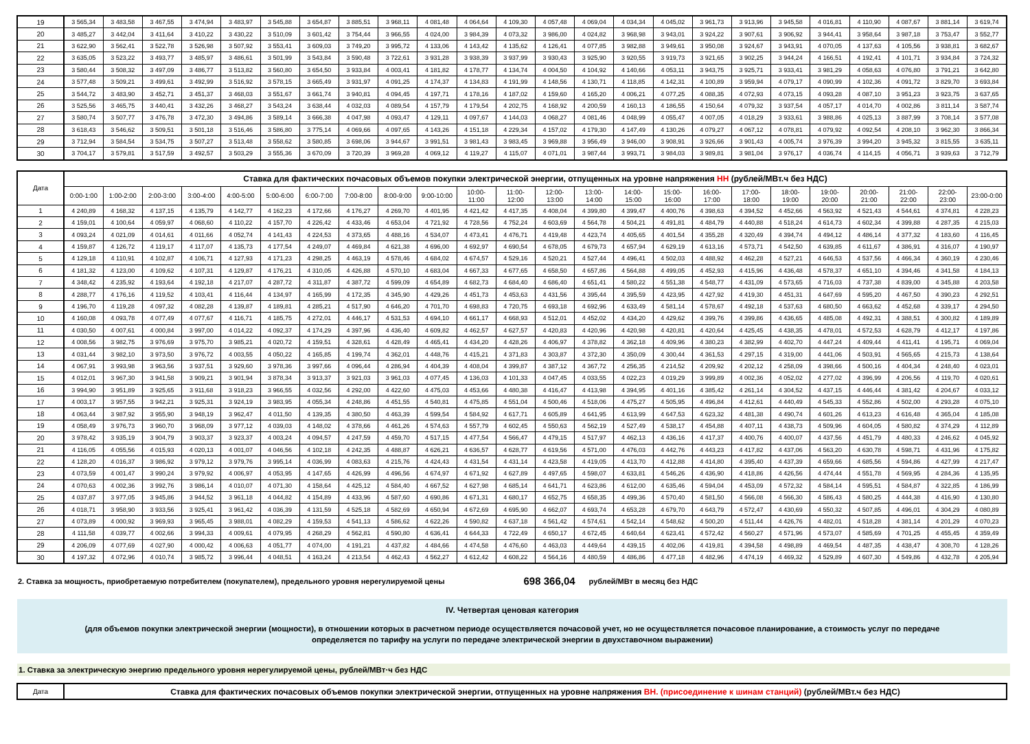| 19 | 3 565,34 | 3 483,58 | 3 467,55 | 3 474,94 | 3 483,97 | 3 545,88 | 3 654,87 | 3 885,51 | 3 968,11 | 4 081,48 | 4 064,64 | 4 109,30 | 4 057,48 | 4 069,04 | 4 034,34 | 4 045,02 | 3 961,73 | 3 913,96 | 3 945,58 | 4 016,81 | 4 110,90 | 4 087,67 | 3 881,14 | 3 619,74 |
| 20 | 3 485,27 | 3 442,04 | 3 411,64 | 3 410,22 | 3 430,22 | 3 510,09 | 3 601,42 | 3 754,44 | 3 966,55 | 4 024,00 | 3 984,39 | 4 073,32 | 3 986,00 | 4 024,82 | 3 968,98 | 3 943,01 | 3 924,22 | 3 907,61 | 3 906,92 | 3 944,41 | 3 958,64 | 3 987,18 | 3 753,47 | 3 552,77 |
| 21 | 3 622,90 | 3 562,41 | 3 522,78 | 3 526,98 | 3 507,92 | 3 553,41 | 3 609,03 | 3 749,20 | 3 995,72 | 4 133,06 | 4 143,42 | 4 135,62 | 4 126,41 | 4 077,85 | 3 982,88 | 3 949,61 | 3 950,08 | 3 924,67 | 3 943,91 | 4 070,05 | 4 137,63 | 4 105,56 | 3 938,81 | 3 682,67 |
| 22 | 3 635,05 | 3 523,22 | 3 493,77 | 3 485,97 | 3 486,61 | 3 501,99 | 3 543,84 | 3 590,48 | 3 722,61 | 3 931,28 | 3 938,39 | 3 937,99 | 3 930,43 | 3 925,90 | 3 920,55 | 3 919,73 | 3 921,65 | 3 902,25 | 3 944,24 | 4 166,51 | 4 192,41 | 4 101,71 | 3 934,84 | 3 724,32 |
| 23 | 3 580,44 | 3 508,32 | 3 497,09 | 3 486,77 | 3 513,82 | 3 560,80 | 3 654,50 | 3 933,84 | 4 003,41 | 4 181,82 | 4 178,77 | 4 134,74 | 4 004,50 | 4 104,92 | 4 140,66 | 4 053,11 | 3 943,75 | 3 925,71 | 3 933,41 | 3 981,29 | 4 058,63 | 4 076,80 | 3 791,21 | 3 642,80 |
| 24 | 3 577,48 | 3 509,21 | 3 499,61 | 3 492,99 | 3 516,92 | 3 578,15 | 3 665,49 | 3 931,97 | 4 091,25 | 4 174,37 | 4 134,83 | 4 191,99 | 4 148,56 | 4 130,71 | 4 118,85 | 4 142,31 | 4 100,89 | 3 959,94 | 4 079,17 | 4 090,99 | 4 102,36 | 4 091,72 | 3 829,70 | 3 693,84 |
| 25 | 3 544,72 | 3 483,90 | 3 452,71 | 3 451,37 | 3 468,03 | 3 551,67 | 3 661,74 | 3 940,81 | 4 094,45 | 4 197,71 | 4 178,16 | 4 187,02 | 4 159,60 | 4 165,20 | 4 006,21 | 4 077,25 | 4 088,35 | 4 072,93 | 4 073,15 | 4 093,28 | 4 087,10 | 3 951,23 | 3 923,75 | 3 637,65 |
| 26 | 3 525,56 | 3 465,75 | 3 440,41 | 3 432,26 | 3 468,27 | 3 543,24 | 3 638,44 | 4 032,03 | 4 089,54 | 4 157,79 | 4 179,54 | 4 202,75 | 4 168,92 | 4 200,59 | 4 160,13 | 4 186,55 | 4 150,64 | 4 079,32 | 3 937,54 | 4 057,17 | 4 014,70 | 4 002,86 | 3 811,14 | 3 587,74 |
| 27 | 3 580,74 | 3 507,77 | 3 476,78 | 3 472,30 | 3 494,86 | 3 589,14 | 3 666,38 | 4 047,98 | 4 093,47 | 4 129,11 | 4 097,67 | 4 144,03 | 4 068,27 | 4 081,46 | 4 048,99 | 4 055,47 | 4 007,05 | 4 018,29 | 3 933,61 | 3 988,86 | 4 025,13 | 3 887,99 | 3 708,14 | 3 577,08 |
| 28 | 3 618,43 | 3 546,62 | 3 509,51 | 3 501,18 | 3 516,46 | 3 586,80 | 3 775,14 | 4 069,66 | 4 097,65 | 4 143,26 | 4 151,18 | 4 229,34 | 4 157,02 | 4 179,30 | 4 147,49 | 4 130,26 | 4 079,27 | 4 067,12 | 4 078,81 | 4 079,92 | 4 092,54 | 4 208,10 | 3 962,30 | 3 866,34 |
| 29 | 3 712,94 | 3 584,54 | 3 534,75 | 3 507,27 | 3 513,48 | 3 558,62 | 3 580,85 | 3 698,06 | 3 944,67 | 3 991,51 | 3 981,43 | 3 983,45 | 3 969,88 | 3 956,49 | 3 946,00 | 3 908,91 | 3 926,66 | 3 901,43 | 4 005,74 | 3 976,39 | 3 994,20 | 3 945,32 | 3 815,55 | 3 635,11 |
| 30 | 3 704,17 | 3 579,81 | 3 517,59 | 3 492,57 | 3 503,29 | 3 555,36 | 3 670,09 | 3 720,39 | 3 969,28 | 4 069,12 | 4 119,27 | 4 115,07 | 4 071,01 | 3 987,44 | 3 993,71 | 3 984,03 | 3 989,81 | 3 981,04 | 3 976,17 | 4 036,74 | 4 114,15 | 4 056,71 | 3 939,63 | 3 712,79 |
| Дата | Ставка для фактических почасовых объемов покупки электрической энергии, отпущенных на уровне напряжения НН (рублей/МВт.ч без НДС) | | | | | | | | | | | | | | | | | | | | | | | |
| --- | --- | --- | --- | --- | --- | --- | --- | --- | --- | --- | --- | --- | --- | --- | --- | --- | --- | --- | --- | --- | --- | --- | --- | --- |
| | 0:00-1:00 | 1:00-2:00 | 2:00-3:00 | 3:00-4:00 | 4:00-5:00 | 5:00-6:00 | 6:00-7:00 | 7:00-8:00 | 8:00-9:00 | 9:00-10:00 | 10:00- 11:00 | 11:00- 12:00 | 12:00- 13:00 | 13:00- 14:00 | 14:00- 15:00 | 15:00- 16:00 | 16:00- 17:00 | 17:00- 18:00 | 18:00- 19:00 | 19:00- 20:00 | 20:00- 21:00 | 21:00- 22:00 | 22:00- 23:00 | 23:00-0:00 |
| 1 | 4 240,89 | 4 168,32 | 4 137,15 | 4 135,79 | 4 142,77 | 4 162,23 | 4 172,66 | 4 176,27 | 4 269,70 | 4 401,95 | 4 421,42 | 4 417,35 | 4 408,04 | 4 399,80 | 4 399,47 | 4 400,76 | 4 398,63 | 4 394,52 | 4 452,66 | 4 563,92 | 4 521,43 | 4 544,61 | 4 374,81 | 4 228,23 |
| 2 | 4 159,01 | 4 100,64 | 4 059,97 | 4 068,60 | 4 110,22 | 4 157,70 | 4 226,42 | 4 433,46 | 4 653,04 | 4 721,92 | 4 728,56 | 4 752,24 | 4 603,69 | 4 564,78 | 4 504,21 | 4 491,81 | 4 484,79 | 4 440,88 | 4 518,24 | 4 614,73 | 4 602,34 | 4 399,88 | 4 287,35 | 4 215,03 |
| 3 | 4 093,24 | 4 021,09 | 4 014,61 | 4 011,66 | 4 052,74 | 4 141,43 | 4 224,53 | 4 373,65 | 4 488,16 | 4 534,07 | 4 473,41 | 4 476,71 | 4 419,48 | 4 423,74 | 4 405,65 | 4 401,54 | 4 355,28 | 4 320,49 | 4 394,74 | 4 494,12 | 4 486,14 | 4 377,32 | 4 183,60 | 4 116,45 |
| 4 | 4 159,87 | 4 126,72 | 4 119,17 | 4 117,07 | 4 135,73 | 4 177,54 | 4 249,07 | 4 469,84 | 4 621,38 | 4 696,00 | 4 692,97 | 4 690,54 | 4 678,05 | 4 679,73 | 4 657,94 | 4 629,19 | 4 613,16 | 4 573,71 | 4 542,50 | 4 639,85 | 4 611,67 | 4 386,91 | 4 316,07 | 4 190,97 |
| 5 | 4 129,18 | 4 110,91 | 4 102,87 | 4 106,71 | 4 127,93 | 4 171,23 | 4 298,25 | 4 463,19 | 4 578,46 | 4 684,02 | 4 674,57 | 4 529,16 | 4 520,21 | 4 527,44 | 4 496,41 | 4 502,03 | 4 488,92 | 4 462,28 | 4 527,21 | 4 646,53 | 4 537,56 | 4 466,34 | 4 360,19 | 4 230,46 |
| 6 | 4 181,32 | 4 123,00 | 4 109,62 | 4 107,31 | 4 129,87 | 4 176,21 | 4 310,05 | 4 426,88 | 4 570,10 | 4 683,04 | 4 667,33 | 4 677,65 | 4 658,50 | 4 657,86 | 4 564,88 | 4 499,05 | 4 452,93 | 4 415,96 | 4 436,48 | 4 578,37 | 4 651,10 | 4 394,46 | 4 341,58 | 4 184,13 |
| 7 | 4 348,42 | 4 235,92 | 4 193,64 | 4 192,18 | 4 217,07 | 4 287,72 | 4 311,87 | 4 387,72 | 4 599,09 | 4 654,89 | 4 682,73 | 4 684,40 | 4 686,40 | 4 651,41 | 4 580,22 | 4 551,38 | 4 548,77 | 4 431,09 | 4 573,65 | 4 716,03 | 4 737,38 | 4 839,00 | 4 345,88 | 4 203,58 |
| 8 | 4 288,77 | 4 176,16 | 4 119,52 | 4 103,41 | 4 116,44 | 4 134,97 | 4 165,99 | 4 172,35 | 4 345,90 | 4 429,26 | 4 451,73 | 4 453,63 | 4 431,56 | 4 395,44 | 4 395,59 | 4 423,95 | 4 427,92 | 4 419,30 | 4 451,31 | 4 647,69 | 4 595,20 | 4 467,50 | 4 390,23 | 4 292,51 |
| 9 | 4 196,70 | 4 119,28 | 4 097,32 | 4 082,28 | 4 139,87 | 4 189,81 | 4 285,21 | 4 517,90 | 4 646,20 | 4 701,70 | 4 698,83 | 4 720,75 | 4 693,18 | 4 692,96 | 4 633,49 | 4 581,14 | 4 578,67 | 4 492,18 | 4 537,63 | 4 680,50 | 4 663,62 | 4 452,68 | 4 339,17 | 4 294,50 |
| 10 | 4 160,08 | 4 093,78 | 4 077,49 | 4 077,67 | 4 116,71 | 4 185,75 | 4 272,01 | 4 446,17 | 4 531,53 | 4 694,10 | 4 661,17 | 4 668,93 | 4 512,01 | 4 452,02 | 4 434,20 | 4 429,62 | 4 399,76 | 4 399,86 | 4 436,65 | 4 485,08 | 4 492,31 | 4 388,51 | 4 300,82 | 4 189,89 |
| 11 | 4 030,50 | 4 007,61 | 4 000,84 | 3 997,00 | 4 014,22 | 4 092,37 | 4 174,29 | 4 397,96 | 4 436,40 | 4 609,82 | 4 462,57 | 4 627,57 | 4 420,83 | 4 420,96 | 4 420,98 | 4 420,81 | 4 420,64 | 4 425,45 | 4 438,35 | 4 478,01 | 4 572,53 | 4 628,79 | 4 412,17 | 4 197,86 |
| 12 | 4 008,56 | 3 982,75 | 3 976,69 | 3 975,70 | 3 985,21 | 4 020,72 | 4 159,51 | 4 328,61 | 4 428,49 | 4 465,41 | 4 434,20 | 4 428,26 | 4 406,97 | 4 378,82 | 4 362,18 | 4 409,96 | 4 380,23 | 4 382,99 | 4 402,70 | 4 447,24 | 4 409,44 | 4 411,41 | 4 195,71 | 4 069,04 |
| 13 | 4 031,44 | 3 982,10 | 3 973,50 | 3 976,72 | 4 003,55 | 4 050,22 | 4 165,85 | 4 199,74 | 4 362,01 | 4 448,76 | 4 415,21 | 4 371,83 | 4 303,87 | 4 372,30 | 4 350,09 | 4 300,44 | 4 361,53 | 4 297,15 | 4 319,00 | 4 441,06 | 4 503,91 | 4 565,65 | 4 215,73 | 4 138,64 |
| 14 | 4 067,91 | 3 993,98 | 3 963,56 | 3 937,51 | 3 929,60 | 3 978,36 | 3 997,66 | 4 096,44 | 4 286,94 | 4 404,39 | 4 408,04 | 4 399,87 | 4 387,12 | 4 367,72 | 4 256,35 | 4 214,52 | 4 209,92 | 4 202,12 | 4 258,09 | 4 398,66 | 4 500,16 | 4 404,34 | 4 248,40 | 4 023,01 |
| 15 | 4 012,01 | 3 967,30 | 3 941,58 | 3 909,21 | 3 901,94 | 3 878,34 | 3 913,37 | 3 921,03 | 3 961,03 | 4 077,45 | 4 136,03 | 4 101,33 | 4 047,45 | 4 033,55 | 4 022,23 | 4 019,29 | 3 999,89 | 4 002,36 | 4 052,02 | 4 277,02 | 4 396,99 | 4 206,56 | 4 119,70 | 4 020,61 |
| 16 | 3 994,90 | 3 951,89 | 3 925,65 | 3 911,68 | 3 918,23 | 3 966,55 | 4 032,56 | 4 292,00 | 4 422,60 | 4 475,03 | 4 453,66 | 4 480,38 | 4 416,47 | 4 413,98 | 4 394,95 | 4 401,16 | 4 385,42 | 4 261,14 | 4 304,52 | 4 437,15 | 4 446,44 | 4 381,42 | 4 204,67 | 4 033,12 |
| 17 | 4 003,17 | 3 957,55 | 3 942,21 | 3 925,31 | 3 924,19 | 3 983,95 | 4 055,34 | 4 248,86 | 4 451,55 | 4 540,81 | 4 475,85 | 4 551,04 | 4 500,46 | 4 518,06 | 4 475,27 | 4 505,95 | 4 496,84 | 4 412,61 | 4 440,49 | 4 545,33 | 4 552,86 | 4 502,00 | 4 293,28 | 4 075,10 |
| 18 | 4 063,44 | 3 987,92 | 3 955,90 | 3 948,19 | 3 962,47 | 4 011,50 | 4 139,35 | 4 380,50 | 4 463,39 | 4 599,54 | 4 584,92 | 4 617,71 | 4 605,89 | 4 641,95 | 4 613,99 | 4 647,53 | 4 623,32 | 4 481,38 | 4 490,74 | 4 601,26 | 4 613,23 | 4 616,48 | 4 365,04 | 4 185,08 |
| 19 | 4 058,49 | 3 976,73 | 3 960,70 | 3 968,09 | 3 977,12 | 4 039,03 | 4 148,02 | 4 378,66 | 4 461,26 | 4 574,63 | 4 557,79 | 4 602,45 | 4 550,63 | 4 562,19 | 4 527,49 | 4 538,17 | 4 454,88 | 4 407,11 | 4 438,73 | 4 509,96 | 4 604,05 | 4 580,82 | 4 374,29 | 4 112,89 |
| 20 | 3 978,42 | 3 935,19 | 3 904,79 | 3 903,37 | 3 923,37 | 4 003,24 | 4 094,57 | 4 247,59 | 4 459,70 | 4 517,15 | 4 477,54 | 4 566,47 | 4 479,15 | 4 517,97 | 4 462,13 | 4 436,16 | 4 417,37 | 4 400,76 | 4 400,07 | 4 437,56 | 4 451,79 | 4 480,33 | 4 246,62 | 4 045,92 |
| 21 | 4 116,05 | 4 055,56 | 4 015,93 | 4 020,13 | 4 001,07 | 4 046,56 | 4 102,18 | 4 242,35 | 4 488,87 | 4 626,21 | 4 636,57 | 4 628,77 | 4 619,56 | 4 571,00 | 4 476,03 | 4 442,76 | 4 443,23 | 4 417,82 | 4 437,06 | 4 563,20 | 4 630,78 | 4 598,71 | 4 431,96 | 4 175,82 |
| 22 | 4 128,20 | 4 016,37 | 3 986,92 | 3 979,12 | 3 979,76 | 3 995,14 | 4 036,99 | 4 083,63 | 4 215,76 | 4 424,43 | 4 431,54 | 4 431,14 | 4 423,58 | 4 419,05 | 4 413,70 | 4 412,88 | 4 414,80 | 4 395,40 | 4 437,39 | 4 659,66 | 4 685,56 | 4 594,86 | 4 427,99 | 4 217,47 |
| 23 | 4 073,59 | 4 001,47 | 3 990,24 | 3 979,92 | 4 006,97 | 4 053,95 | 4 147,65 | 4 426,99 | 4 496,56 | 4 674,97 | 4 671,92 | 4 627,89 | 4 497,65 | 4 598,07 | 4 633,81 | 4 546,26 | 4 436,90 | 4 418,86 | 4 426,56 | 4 474,44 | 4 551,78 | 4 569,95 | 4 284,36 | 4 135,95 |
| 24 | 4 070,63 | 4 002,36 | 3 992,76 | 3 986,14 | 4 010,07 | 4 071,30 | 4 158,64 | 4 425,12 | 4 584,40 | 4 667,52 | 4 627,98 | 4 685,14 | 4 641,71 | 4 623,86 | 4 612,00 | 4 635,46 | 4 594,04 | 4 453,09 | 4 572,32 | 4 584,14 | 4 595,51 | 4 584,87 | 4 322,85 | 4 186,99 |
| 25 | 4 037,87 | 3 977,05 | 3 945,86 | 3 944,52 | 3 961,18 | 4 044,82 | 4 154,89 | 4 433,96 | 4 587,60 | 4 690,86 | 4 671,31 | 4 680,17 | 4 652,75 | 4 658,35 | 4 499,36 | 4 570,40 | 4 581,50 | 4 566,08 | 4 566,30 | 4 586,43 | 4 580,25 | 4 444,38 | 4 416,90 | 4 130,80 |
| 26 | 4 018,71 | 3 958,90 | 3 933,56 | 3 925,41 | 3 961,42 | 4 036,39 | 4 131,59 | 4 525,18 | 4 582,69 | 4 650,94 | 4 672,69 | 4 695,90 | 4 662,07 | 4 693,74 | 4 653,28 | 4 679,70 | 4 643,79 | 4 572,47 | 4 430,69 | 4 550,32 | 4 507,85 | 4 496,01 | 4 304,29 | 4 080,89 |
| 27 | 4 073,89 | 4 000,92 | 3 969,93 | 3 965,45 | 3 988,01 | 4 082,29 | 4 159,53 | 4 541,13 | 4 586,62 | 4 622,26 | 4 590,82 | 4 637,18 | 4 561,42 | 4 574,61 | 4 542,14 | 4 548,62 | 4 500,20 | 4 511,44 | 4 426,76 | 4 482,01 | 4 518,28 | 4 381,14 | 4 201,29 | 4 070,23 |
| 28 | 4 111,58 | 4 039,77 | 4 002,66 | 3 994,33 | 4 009,61 | 4 079,95 | 4 268,29 | 4 562,81 | 4 590,80 | 4 636,41 | 4 644,33 | 4 722,49 | 4 650,17 | 4 672,45 | 4 640,64 | 4 623,41 | 4 572,42 | 4 560,27 | 4 571,96 | 4 573,07 | 4 585,69 | 4 701,25 | 4 455,45 | 4 359,49 |
| 29 | 4 206,09 | 4 077,69 | 4 027,90 | 4 000,42 | 4 006,63 | 4 051,77 | 4 074,00 | 4 191,21 | 4 437,82 | 4 484,66 | 4 474,58 | 4 476,60 | 4 463,03 | 4 449,64 | 4 439,15 | 4 402,06 | 4 419,81 | 4 394,58 | 4 498,89 | 4 469,54 | 4 487,35 | 4 438,47 | 4 308,70 | 4 128,26 |
| 30 | 4 197,32 | 4 072,96 | 4 010,74 | 3 985,72 | 3 996,44 | 4 048,51 | 4 163,24 | 4 213,54 | 4 462,43 | 4 562,27 | 4 612,42 | 4 608,22 | 4 564,16 | 4 480,59 | 4 486,86 | 4 477,18 | 4 482,96 | 4 474,19 | 4 469,32 | 4 529,89 | 4 607,30 | 4 549,86 | 4 432,78 | 4 205,94 |
2. Ставка за мощность, приобретаемую потребителем (покупателем), предельного уровня нерегулируемой цены 698 366,04 рублей/МВт в месяц без НДС
IV. Четвертая ценовая категория
(для объемов покупки электрической энергии (мощности), в отношении которых в расчетном периоде осуществляется почасовой учет, но не осуществляется почасовое планирование, а стоимость услуг по передаче
определяется по тарифу на услуги по передаче электрической энергии в двухставочном выражении)
1. Ставка за электрическую энергию предельного уровня нерегулируемой цены, рублей/МВт·ч без НДС
| Дата | Ставка для фактических почасовых объемов покупки электрической энергии, отпущенных на уровне напряжения ВН. (присоединение к шинам станций) (рублей/МВт.ч без НДС) |
| --- | --- |